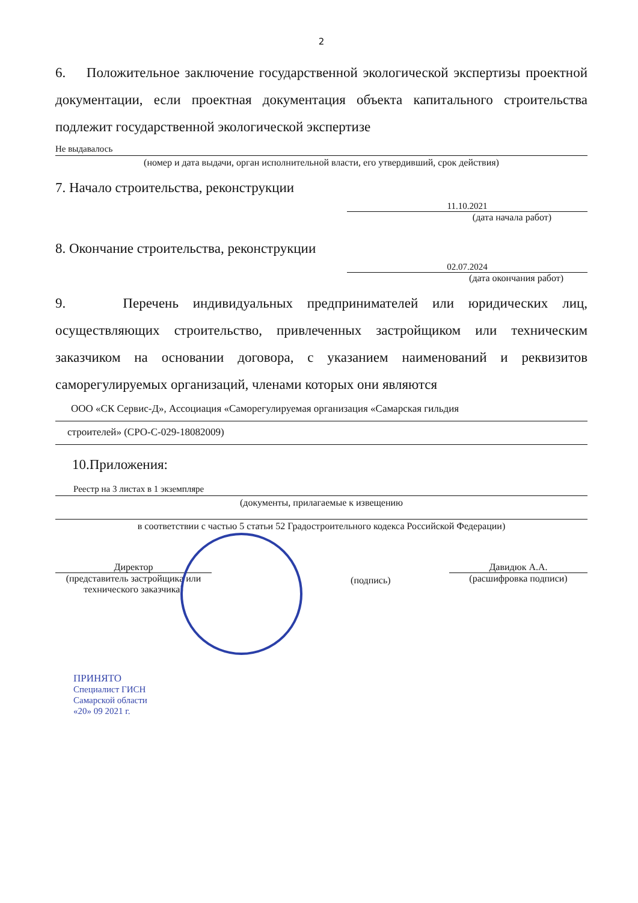2
6. Положительное заключение государственной экологической экспертизы проектной документации, если проектная документация объекта капитального строительства подлежит государственной экологической экспертизе
Не выдавалось
(номер и дата выдачи, орган исполнительной власти, его утвердивший, срок действия)
7. Начало строительства, реконструкции
11.10.2021
(дата начала работ)
8. Окончание строительства, реконструкции
02.07.2024
(дата окончания работ)
9. Перечень индивидуальных предпринимателей или юридических лиц, осуществляющих строительство, привлеченных застройщиком или техническим заказчиком на основании договора, с указанием наименований и реквизитов саморегулируемых организаций, членами которых они являются
ООО «СК Сервис-Д», Ассоциация «Саморегулируемая организация «Самарская гильдия
строителей» (СРО-С-029-18082009)
10.Приложения:
Реестр на 3 листах в 1 экземпляре
(документы, прилагаемые к извещению
в соответствии с частью 5 статьи 52 Градостроительного кодекса Российской Федерации)
Директор
(представитель застройщика или технического заказчика)
(подпись)
Давидюк А.А.
(расшифровка подписи)
ПРИНЯТО
Специалист ГИСН
Самарской области
«20» 09 2021 г.